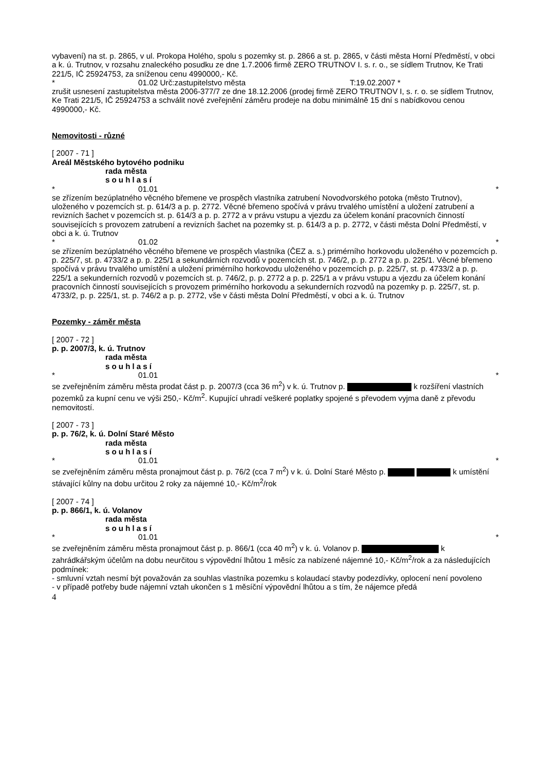vybavení) na st. p. 2865, v ul. Prokopa Holého, spolu s pozemky st. p. 2866 a st. p. 2865, v části města Horní Předměstí, v obci a k. ú. Trutnov, v rozsahu znaleckého posudku ze dne 1.7.2006 firmě ZERO TRUTNOV I. s. r. o., se sídlem Trutnov, Ke Trati 221/5, IČ 25924753, za sníženou cenu 4990000,- Kč.
* 01.02 Urč:zastupitelstvo města T:19.02.2007 *
zrušit usnesení zastupitelstva města 2006-377/7 ze dne 18.12.2006 (prodej firmě ZERO TRUTNOV I, s. r. o. se sídlem Trutnov, Ke Trati 221/5, IČ 25924753 a schválit nové zveřejnění záměru prodeje na dobu minimálně 15 dní s nabídkovou cenou 4990000,- Kč.
Nemovitosti - různé
[ 2007 - 71 ]
Areál Městského bytového podniku
rada města
souhlasí
* 01.01 *
se zřízením bezúplatného věcného břemene ve prospěch vlastníka zatrubení Novodvorského potoka (město Trutnov), uloženého v pozemcích st. p. 614/3 a p. p. 2772. Věcné břemeno spočívá v právu trvalého umístění a uložení zatrubení a revizních šachet v pozemcích st. p. 614/3 a p. p. 2772 a v právu vstupu a vjezdu za účelem konání pracovních činností souvisejících s provozem zatrubení a revizních šachet na pozemky st. p. 614/3 a p. p. 2772, v části města Dolní Předměstí, v obci a k. ú. Trutnov
* 01.02 *
se zřízením bezúplatného věcného břemene ve prospěch vlastníka (ČEZ a. s.) primérního horkovodu uloženého v pozemcích p. p. 225/7, st. p. 4733/2 a p. p. 225/1 a sekundárních rozvodů v pozemcích st. p. 746/2, p. p. 2772 a p. p. 225/1. Věcné břemeno spočívá v právu trvalého umístění a uložení primérního horkovodu uloženého v pozemcích p. p. 225/7, st. p. 4733/2 a p. p. 225/1 a sekunderních rozvodů v pozemcích st. p. 746/2, p. p. 2772 a p. p. 225/1 a v právu vstupu a vjezdu za účelem konání pracovních činností souvisejících s provozem primérního horkovodu a sekunderních rozvodů na pozemky p. p. 225/7, st. p. 4733/2, p. p. 225/1, st. p. 746/2 a p. p. 2772, vše v části města Dolní Předměstí, v obci a k. ú. Trutnov
Pozemky - záměr města
[ 2007 - 72 ]
p. p. 2007/3, k. ú. Trutnov
rada města
souhlasí
* 01.01 *
se zveřejněním záměru města prodat část p. p. 2007/3 (cca 36 m<sup>2</sup>) v k. ú. Trutnov p. k rozšíření vlastních pozemků za kupní cenu ve výši 250,- Kč/m<sup>2</sup>. Kupující uhradí veškeré poplatky spojené s převodem vyjma daně z převodu nemovitostí.
[ 2007 - 73 ]
p. p. 76/2, k. ú. Dolní Staré Město
rada města
souhlasí
* 01.01 *
se zveřejněním záměru města pronajmout část p. p. 76/2 (cca 7 m<sup>2</sup>) v k. ú. Dolní Staré Město p. k umístění stávající kůlny na dobu určitou 2 roky za nájemné 10,- Kč/m<sup>2</sup>/rok
[ 2007 - 74 ]
p. p. 866/1, k. ú. Volanov
rada města
souhlasí
* 01.01 *
se zveřejněním záměru města pronajmout část p. p. 866/1 (cca 40 m<sup>2</sup>) v k. ú. Volanov p. k zahrádkářským účelům na dobu neurčitou s výpovědní lhůtou 1 měsíc za nabízené nájemné 10,- Kč/m<sup>2</sup>/rok a za následujících podmínek:
- smluvní vztah nesmí být považován za souhlas vlastníka pozemku s kolaudací stavby podezdívky, oplocení není povoleno
- v případě potřeby bude nájemní vztah ukončen s 1 měsíční výpovědní lhůtou a s tím, že nájemce předá
4